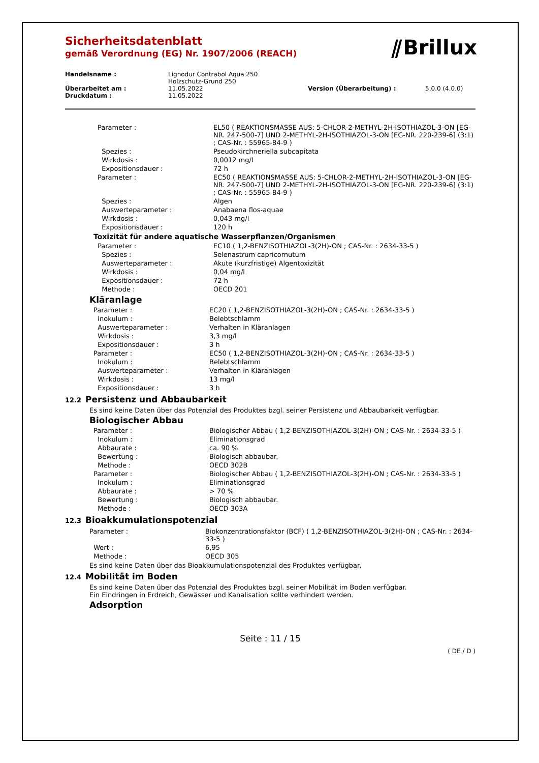Sicherheitsdatenblatt
gemäß Verordnung (EG) Nr. 1907/2006 (REACH)
⫽Brillux
| Handelsname : | Lignodur Contrabol Aqua 250 Holzschutz-Grund 250 | | |
| Überarbeitet am : | 11.05.2022 | Version (Überarbeitung) : | 5.0.0 (4.0.0) |
| Druckdatum : | 11.05.2022 | | |
| Parameter : | EL50 ( REAKTIONSMASSE AUS: 5-CHLOR-2-METHYL-2H-ISOTHIAZOL-3-ON [EG-NR. 247-500-7] UND 2-METHYL-2H-ISOTHIAZOL-3-ON [EG-NR. 220-239-6] (3:1) ; CAS-Nr. : 55965-84-9 ) |
| Spezies : | Pseudokirchneriella subcapitata |
| Wirkdosis : | 0,0012 mg/l |
| Expositionsdauer : | 72 h |
| Parameter : | EC50 ( REAKTIONSMASSE AUS: 5-CHLOR-2-METHYL-2H-ISOTHIAZOL-3-ON [EG-NR. 247-500-7] UND 2-METHYL-2H-ISOTHIAZOL-3-ON [EG-NR. 220-239-6] (3:1) ; CAS-Nr. : 55965-84-9 ) |
| Spezies : | Algen |
| Auswerteparameter : | Anabaena flos-aquae |
| Wirkdosis : | 0,043 mg/l |
| Expositionsdauer : | 120 h |
Toxizität für andere aquatische Wasserpflanzen/Organismen
| Parameter : | EC10 ( 1,2-BENZISOTHIAZOL-3(2H)-ON ; CAS-Nr. : 2634-33-5 ) |
| Spezies : | Selenastrum capricornutum |
| Auswerteparameter : | Akute (kurzfristige) Algentoxizität |
| Wirkdosis : | 0,04 mg/l |
| Expositionsdauer : | 72 h |
| Methode : | OECD 201 |
Kläranlage
| Parameter : | EC20 ( 1,2-BENZISOTHIAZOL-3(2H)-ON ; CAS-Nr. : 2634-33-5 ) |
| Inokulum : | Belebtschlamm |
| Auswerteparameter : | Verhalten in Kläranlagen |
| Wirkdosis : | 3,3 mg/l |
| Expositionsdauer : | 3 h |
| Parameter : | EC50 ( 1,2-BENZISOTHIAZOL-3(2H)-ON ; CAS-Nr. : 2634-33-5 ) |
| Inokulum : | Belebtschlamm |
| Auswerteparameter : | Verhalten in Kläranlagen |
| Wirkdosis : | 13 mg/l |
| Expositionsdauer : | 3 h |
12.2 Persistenz und Abbaubarkeit
Es sind keine Daten über das Potenzial des Produktes bzgl. seiner Persistenz und Abbaubarkeit verfügbar.
Biologischer Abbau
| Parameter : | Biologischer Abbau ( 1,2-BENZISOTHIAZOL-3(2H)-ON ; CAS-Nr. : 2634-33-5 ) |
| Inokulum : | Eliminationsgrad |
| Abbaurate : | ca. 90 % |
| Bewertung : | Biologisch abbaubar. |
| Methode : | OECD 302B |
| Parameter : | Biologischer Abbau ( 1,2-BENZISOTHIAZOL-3(2H)-ON ; CAS-Nr. : 2634-33-5 ) |
| Inokulum : | Eliminationsgrad |
| Abbaurate : | > 70 % |
| Bewertung : | Biologisch abbaubar. |
| Methode : | OECD 303A |
12.3 Bioakkumulationspotenzial
| Parameter : | Biokonzentrationsfaktor (BCF) ( 1,2-BENZISOTHIAZOL-3(2H)-ON ; CAS-Nr. : 2634-33-5 ) |
| Wert : | 6,95 |
| Methode : | OECD 305 |
Es sind keine Daten über das Bioakkumulationspotenzial des Produktes verfügbar.
12.4 Mobilität im Boden
Es sind keine Daten über das Potenzial des Produktes bzgl. seiner Mobilität im Boden verfügbar.
Ein Eindringen in Erdreich, Gewässer und Kanalisation sollte verhindert werden.
Adsorption
Seite : 11 / 15
( DE / D )